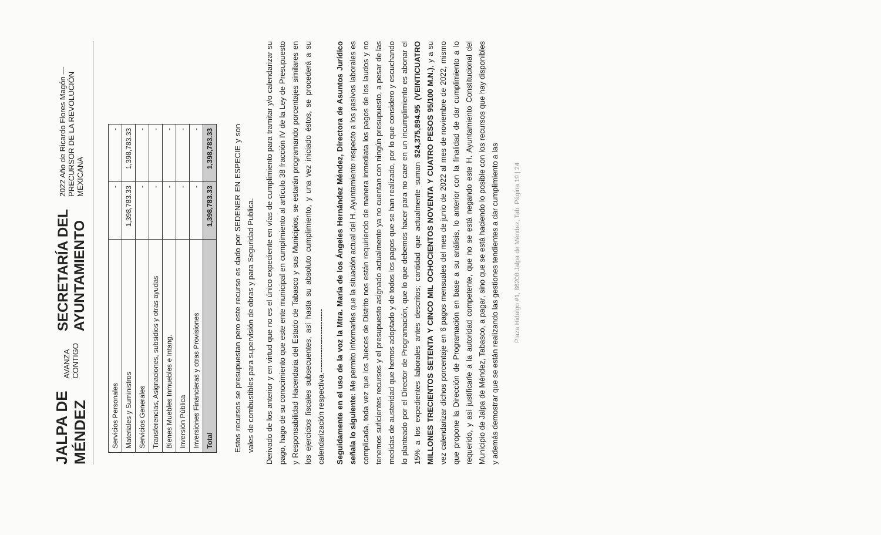JALPA DE MÉNDEZ
AVANZA CONTIGO
SECRETARÍA DEL AYUNTAMIENTO
2022 Año de Ricardo Flores Magón — PRECURSOR DE LA REVOLUCIÓN MEXICANA
| Servicios Personales | - | - |
| Materiales y Suministros | 1,398,783.33 | 1,398,783.33 |
| Servicios Generales | - | - |
| Transferencias, Asignaciones, subsidios y otras ayudas | - | - |
| Bienes Muebles Inmuebles e Intang. | - | - |
| Inversión Pública | - | - |
| Inversiones Financieras y otras Provisiones | - | - |
| Total | 1,398,783.33 | 1,398,783.33 |
Estos recursos se presupuestan pero este recurso es dado por SEDENER EN ESPECIE y son vales de combustibles para supervisión de obras y para Seguridad Publica.
Derivado de los anterior y en virtud que no es el único expediente en vías de cumplimiento para tramitar y/o calendarizar su pago, hago de su conocimiento que este ente municipal en cumplimiento al artículo 38 fracción IV de la Ley de Presupuesto y Responsabilidad Hacendaria del Estado de Tabasco y sus Municipios, se estarán programando porcentajes similares en los ejercicios fiscales subsecuentes, así hasta su absoluto cumplimiento, y una vez iniciado éstos, se procederá a su calendarización respectiva.-------------------------
Seguidamente en el uso de la voz la Mtra. María de los Ángeles Hernández Méndez, Directora de Asuntos Jurídico señala lo siguiente: Me permito informarles que la situación actual del H. Ayuntamiento respecto a los pasivos laborales es complicada, toda vez que los Jueces de Distrito nos están requiriendo de manera inmediata los pagos de los laudos y no tenemos suficientes recursos y el presupuesto asignado actualmente ya no cuentan con ningún presupuesto, a pesar de las medidas de austeridad que hemos adoptado y de todos los pagos que se han realizado, por lo que considero y escuchando lo planteado por el Director de Programación, que lo que debemos hacer para no caer en un incumplimiento es abonar el 15% a los expedientes laborales antes descritos; cantidad que actualmente suman $24,375,894.95 (VEINTICUATRO MILLONES TRECIENTOS SETENTA Y CINCO MIL OCHOCIENTOS NOVENTA Y CUATRO PESOS 95/100 M.N.), y a su vez calendarizar dichos porcentaje en 6 pagos mensuales del mes de junio de 2022 al mes de noviembre de 2022, mismo que propone la Dirección de Programación en base a su análisis, lo anterior con la finalidad de dar cumplimiento a lo requerido, y así justificarle a la autoridad competente, que no se está negando este H. Ayuntamiento Constitucional del Municipio de Jalpa de Méndez, Tabasco, a pagar, sino que se está haciendo lo posible con los recursos que hay disponibles y además demostrar que se están realizando las gestiones tendientes a dar cumplimiento a las
Plaza Hidalgo #1, 86200 Jalpa de Méndez, Tab. Página 19 | 24